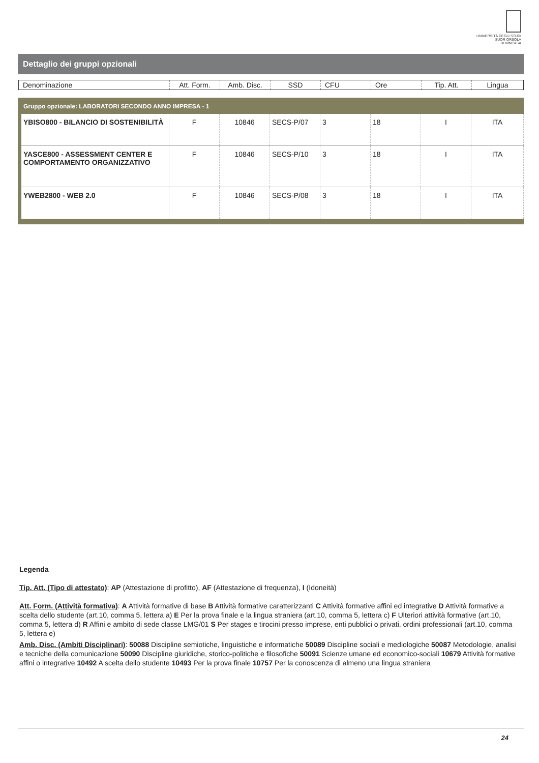UNIVERSITÀ DEGLI STUDI
SUOR ORSOLA
BENINCASA
Dettaglio dei gruppi opzionali
| Denominazione | Att. Form. | Amb. Disc. | SSD | CFU | Ore | Tip. Att. | Lingua |
Gruppo opzionale: LABORATORI SECONDO ANNO IMPRESA - 1
| YBISO800 - BILANCIO DI SOSTENIBILITÀ | F | 10846 | SECS-P/07 | 3 | 18 | I | ITA |
| YASCE800 - ASSESSMENT CENTER E COMPORTAMENTO ORGANIZZATIVO | F | 10846 | SECS-P/10 | 3 | 18 | I | ITA |
| YWEB2800 - WEB 2.0 | F | 10846 | SECS-P/08 | 3 | 18 | I | ITA |
Legenda
Tip. Att. (Tipo di attestato): AP (Attestazione di profitto), AF (Attestazione di frequenza), I (Idoneità)
Att. Form. (Attività formativa): A Attività formative di base B Attività formative caratterizzanti C Attività formative affini ed integrative D Attività formative a scelta dello studente (art.10, comma 5, lettera a) E Per la prova finale e la lingua straniera (art.10, comma 5, lettera c) F Ulteriori attività formative (art.10, comma 5, lettera d) R Affini e ambito di sede classe LMG/01 S Per stages e tirocini presso imprese, enti pubblici o privati, ordini professionali (art.10, comma 5, lettera e)
Amb. Disc. (Ambiti Disciplinari): 50088 Discipline semiotiche, linguistiche e informatiche 50089 Discipline sociali e mediologiche 50087 Metodologie, analisi e tecniche della comunicazione 50090 Discipline giuridiche, storico-politiche e filosofiche 50091 Scienze umane ed economico-sociali 10679 Attività formative affini o integrative 10492 A scelta dello studente 10493 Per la prova finale 10757 Per la conoscenza di almeno una lingua straniera
24